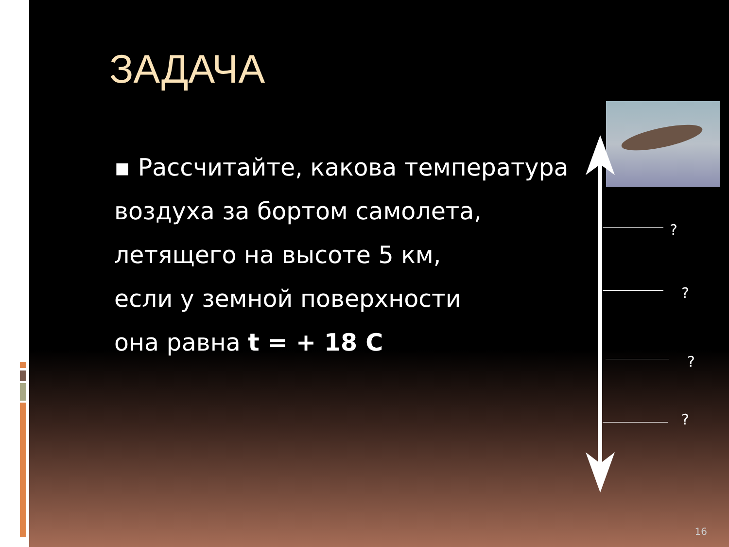ЗАДАЧА
▪ Рассчитайте, какова температура
воздуха за бортом самолета,
летящего на высоте 5 км,
если у земной поверхности
она равна t = + 18 C
?
?
?
?
16